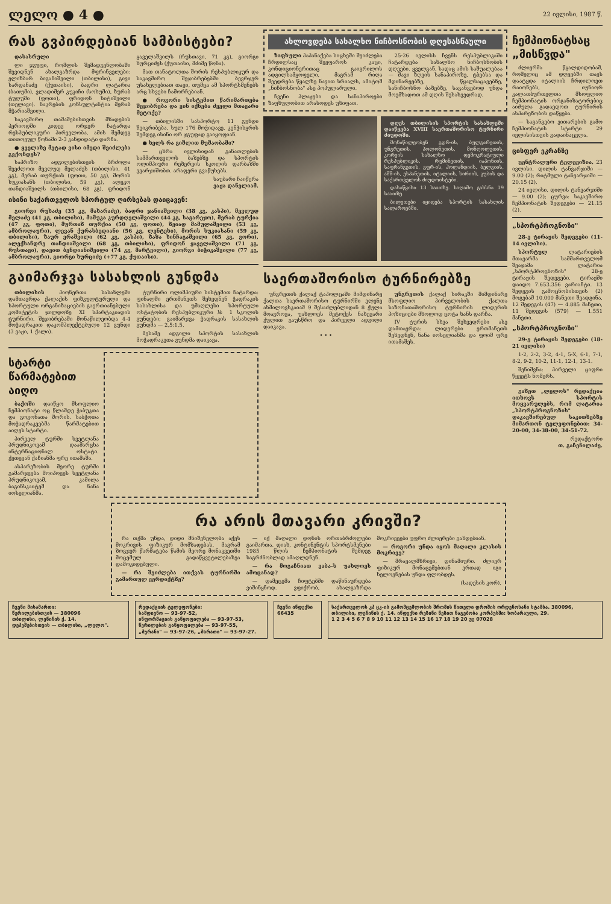ლელო ● 4 ● 22 ივლისი, 1987 წ.
რას გვპირდებიან სამბისტები?
დასასრული
ლი ჯგუფი, რომლის შემადგენლობაში შევიდნენ ახალგაზრდა მფრინველები: ელიზბარ ბიგანიშვილი (თბილისი), გივი სარდანაძე (ქუთაისი), ბადრი ლატარია (ბათუმი), ვლადიმერ კუკიჩი (სოხუმი), ზურაბ ტუღუში (ფოთი), ფრიდონ ხიტიშვილი (თელავი). ნაკრების კონსულტანტია მერაბ მჭარიაშვილი.
საკავშირო თამაშებისთვის მზადების პერიოდში კიდევ ორჯერ ჩატარდა რესპუბლიკური პირველობა, ამის შემდეგ თითოეულ წონაში 2-3 კანდიდატი დარჩა.
● ყველაზე მეტად ვისი იმედი შეიძლება გვქონდეს?
საპრიზო ადგილებისთვის ბრძოლა შეეძლოთ მევლუდ მელაძეს (თბილისი, 41 კგ), მერაბ თურქიას (ფოთი, 50 კგ), მორის სუკიასანს (თბილისი, 59 კგ), ალეკო თანდიაშვილს (თბილისი, 68 კგ), ფრიდონ ყაველაშვილს (რუსთავი, 71 კგ), გიორგი ხურციძეს (ქუთაისი, მძიმე წონა).
მათ თანატოლთა შორის რესპუბლიკურ და საკავშირო შეჯიბრებებში ბევრჯერ უსახელებიათ თავი, თუმცა ამ სპორტსმენებს არც სხვები ჩამორჩებიან.
● როგორი სისტემით წარიმართება შეჯიბრება და ვინ იქნება ძველი მთავარი მეტოქე?
— თბილისში სასპორტო 11 გუნდი შეიკრიბება, სულ 176 მოჭიდავე. კენჭისყრის შემდეგ ისინი ორ ჯგუფად გაიყოფიან.
● ხელს რა გიშლით მუშაობაში?
— ცხრა ივლისიდან განათლების სამმართველოს ბაზებზე და სპორტის ოლიმპიური რეზერვის სკოლის დარბაზში ვვარჯიშობთ. არაფერი გვაწუხებს.
საუბარი ჩაიწერა
ვაჟა დანელიამ.
ისინი საქართველოს სპორტულ ღირსებას დაიცავენ:
გიორგი რუხაძე (35 კგ, მახარაძე), ბადრი ჯანიაშვილი (38 კგ, კასპი), მევლუდ მელაძე (41 კგ, თბილისი), მამუკა კურდღელაშვილი (44 კგ, საგარეჯო), მერაბ ტურქია (47 კგ, ფოთი), მურთაზ თურქია (50 კგ, ფოთი), ზვიად მამულაშვილი (53 კგ, ამბროლაური), ლევან ქურასბედიანი (56 კგ, ლენტეხი), მორის სუკიასანი (59 კგ, თბილისი), ზაურ ერაშვილი (62 კგ, კასპი), ზაზა ხინჩაგაშვილი (65 კგ, გორი), ალექსანდრე თანდიაშვილი (68 კგ, თბილისი), ფრიდონ ყაველაშვილი (71 კგ, რუსთავი), დავით ბენდიანიშვილი (74 კგ, მარტვილი), გიორგი ბიჭიკაშვილი (77 კგ, ამბროლაური), გიორგი ხურციძე (+77 კგ, ქუთაისი).
გაიმარჯვა სასახლის გუნდმა
თბილისის პიონერთა სასახლეში დამთავრდა ქალაქის ფიზკულტურული და სპორტული ორგანიზაციების გაერთიანებული კომიტეტის ჯილდოზე XI სპარტაკიადის ტურნირი. შეჯიბრებაში მონაწილეობდა 4-4 მოჭადრაკით დაკომპლექტებული 12 გუნდი (3 ვაჟი, 1 ქალი).
ტურნირი ოლიმპიური სისტემით ჩატარდა: ფინალში ერთმანეთს შეხვდნენ ჭადრაკის სასახლისა და უმაღლესი სპორტული ოსტატობის რესპუბლიკური № 1 სკოლის გუნდები; გაიმარჯვა ჭადრაკის სასახლის გუნდმა — 2,5:1,5.
მესამე ადგილი სპორტის სასახლის მოჭადრაკეთა გუნდმა დაიკავა.
სტარტი წარმატებით აიღო
ბაქოში დაიწყო მსოფლიო ჩემპიონატი ოც წლამდე ჭაბუკთა და გოგონათა შორის. საბჭოთა მოჭადრაკეებმა წარმატებით აიღეს სტარტი.
პირველ ტურში სვეტლანა პრუდნიკოვამ დაამარცხა ინტერნაციონალ ოსტატი. ქეთევან ქაჩიანმა ფრე ითამაშა.
ასპარეზობის მეორე ტურში გამარჯვება მოიპოვეს სვეტლანა პრუდნიკოვამ, კამილა ბაგინსკაიტემ და ნანა იოსელიანმა.
ახლოვდება სახალხო ნიჩბოსნობის დღესასწაული
ზაფხული პაპანაქება სიცხეში შეიძლება ჩრდილსაც შეეფაროს კაცი, კონდიციონერითაც გაიგრილოს ადგილსამყოფელი, მაგრამ რიღა შეედრება წყალზე ნავით სრიალს, ამიტომ „ნიჩბოსნობა" ასე პოპულარული.
ჩვენი პლაჟები და სანაპიროები ზაფხულობით არასოდეს უხიფათ.
25-26 ივლისს ჩვენს რესპუბლიკაში ჩატარდება სახალხო ნიჩბოსნობის დღეები. ყველგან, სადაც ამის საშუალებაა — შავი ზღვის სანაპიროზე, ტბებსა და მდინარეებზე, წყალსაცავებზე, სანიჩბოსნო ბაზებზე, საგანგებოდ უნდა მოემზადოთ ამ დღის შესახვედრად.
დღეს თბილისის სპორტის სასახლეში დაიწყება XVIII საერთაშორისო ტურნირი ძიუდოში.
მონაწილეობენ გდრ-ის, ბულგარეთის, უნგრეთის, პოლონეთის, მონღოლეთის, კორეის სახალხო დემოკრატიული რესპუბლიკის, რუმინეთის, იაპონიის, საფრანგეთის, გფრ-ის, ჰოლანდიის, ბელგიის, აშშ-ის, ესპანეთის, იტალიის, სირიის, კუბის და საქართველოს ძიუდოისტები.
დასაწყისი 13 საათზე. საღამო გახსნა 19 საათზე.
ბილეთები იყიდება სპორტის სასახლის სალაროებში.
საერთაშორისო ტურნირებზე
უნგრეთის ქალაქ ტაპოლცაში მიმდინარე ქალთა საერთაშორისო ტურნირში ელენე ახმილოვსკაიამ 9 შესაძლებლიდან 8 ქულა მოაგროვა, უახლოეს მეტოქეს ნახევარი ქულით გაუსწრო და პირველი ადგილი დაიკავა.
• • •
უნგრეთის ქალაქ სირაკში მიმდინარე მსოფლიო პირველობის ქალთა საზონათაშორისო ტურნირის ლიდერის პოზიციები მხოლოდ ცოტა ხანს დარჩა.
IV ტურის სხვა შეხვედრები ასე დამთავრდა: ლიდერები ერთმანეთს შეხვდნენ, ნანა იოსელიანმა და ფოიმ ფრე ითამაშეს.
ჩემპიონატსაც „მისწვდა"
ძლიერმა წყალდიდობამ, რომელიც ამ დღეებში თავს დაატყდა იტალიის ჩრდილოეთ რაიონებს, იუნიორ კალათბურთელთა მსოფლიო ჩემპიონატის ორგანიზატორებიც აიძულა გადაედოთ ტურნირის ასპარეზობის დაწყება.
— საგანგებო ვითარების გამო ჩემპიონატის სტარტი 29 ივლისისთვის გადაინაცვლა.
ცისფერ ეკრანზე
ცენტრალური ტელევიზია. 23 ივლისი. დილის ტანვარჯიში — 9.00 (2); რიტმული ტანვარჯიში — 20.15 (2).
24 ივლისი. დილის ტანვარჯიში — 9.00 (2); ცურვა: საკავშირო ჩემპიონატის შედეგები — 21.15 (2).
„სპორტპროგნოზი"
28-ე ტირაჟის შედეგები (11-14 ივლისი).
სპორტულ ლატარიების მთავარმა სამმართველომ შეაჯამა ლატარია „სპორტპროგნოზის" 28-ე ტირაჟის შედეგები. ტირაჟში დაიდო 7.653.356 ვარიანტი. 13 შედეგის გამოცნობისთვის (2) მოგებამ 10.000 მანეთი შეადგინა, 12 შედეგის (47) — 4.885 მანეთი, 11 შედეგის (579) — 1.551 მანეთი.
„სპორტპროგნოზი"
29-ე ტირაჟის შედეგები (18-21 ივლისი)
1-2, 2-2, 3-2, 4-1, 5-X, 6-1, 7-1, 8-2, 9-2, 10-2, 11-1, 12-1, 13-1.
შენიშვნა: პირველი ციფრი წყვეტს ნომერს.
გაზეთ „ლელოს" რედაქცია ითხოვს სპორტის მოყვარულებს, რომ ლატარია „სპორტპროგნოზის" დაკავშირებულ საკითხებზე მიმართონ ტელეფონებით: 34-20-00, 34-38-00, 34-51-72.
რედაქტორი
თ. გაჩეჩილაძე.
რა არის მთავარი კრივში?
რა თქმა უნდა, დიდი მნიშვნელობა აქვს მოკრივის ფიზიკურ მომზადებას, მაგრამ ზოგჯერ წარმატება წამის მეორე მონაკვეთში მოცემულ გადაწყვეტილებაზეა დამოკიდებული.
— რა შეიძლება ითქვას ტურნირში გამართულ ვერდიქტზე?
— იქ მაღალი დონის ორთაბრძოლები გაიმართა. დიახ, კონტინენტის სპორტსმენები 1985 წლის ჩემპიონატის შემდეგ საგრძნობლად ამაღლდნენ.
— რა მოგაჩნიათ ვაბა-ს უახლოეს ამოცანად?
— დამეცემა ჩიფტებში დაწინაურდება ვიშინყნოდ. ვფიქრობ, ახალგაზრდა მოკრივეები უფრო ძლიერები გახდებიან.
— როგორი უნდა იყოს მაღალი კლასის მოკრივე?
— მრავალმხრივი, დინამიური. ძლიერ ფიზიკურ მონაცემებთან ერთად იგი ხელოვნებას უნდა ფლობდეს.
(სადესის კორ).
ჩვენი მისამართი:
წერილებისთვის — 380096
თბილისი, ლენინის ქ. 14.
დეპეშებისთვის — თბილისი, „ლელო".
რედაქციის ტელეფონები:
სამდივნო — 93-97-52,
ინფორმაციის განყოფილება — 93-97-53,
წერილების განყოფილება — 93-97-55,
„მერანი" — 93-97-26, „მარათი" — 93-97-27.
ჩვენი ინდექსი 66435
საქართველოს კპ ცკ-ის გამომცემლობის შრომის წითელი დროშის ორდენოსანი სტამბა. 380096, თბილისი, ლენინის ქ. 14. ინდექსი რეზინი წეზით ნაგებობა კორპუსში: ხობარაული, 29.
1 2 3 4 5 6 7 8 9 10 11 12 13 14 15 16 17 18 19 20 უე 07028